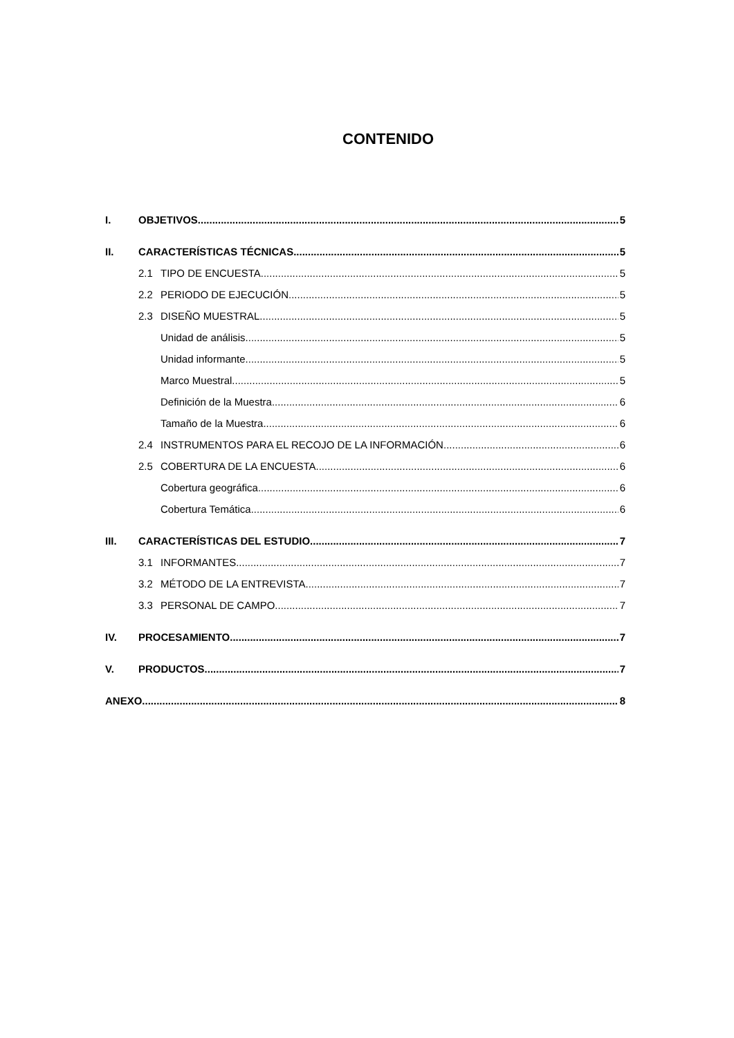CONTENIDO
I. OBJETIVOS 5
II. CARACTERÍSTICAS TÉCNICAS 5
2.1 TIPO DE ENCUESTA 5
2.2 PERIODO DE EJECUCIÓN 5
2.3 DISEÑO MUESTRAL 5
Unidad de análisis 5
Unidad informante 5
Marco Muestral 5
Definición de la Muestra 6
Tamaño de la Muestra 6
2.4 INSTRUMENTOS PARA EL RECOJO DE LA INFORMACIÓN 6
2.5 COBERTURA DE LA ENCUESTA 6
Cobertura geográfica 6
Cobertura Temática 6
III. CARACTERÍSTICAS DEL ESTUDIO 7
3.1 INFORMANTES 7
3.2 MÉTODO DE LA ENTREVISTA 7
3.3 PERSONAL DE CAMPO 7
IV. PROCESAMIENTO 7
V. PRODUCTOS 7
ANEXO 8